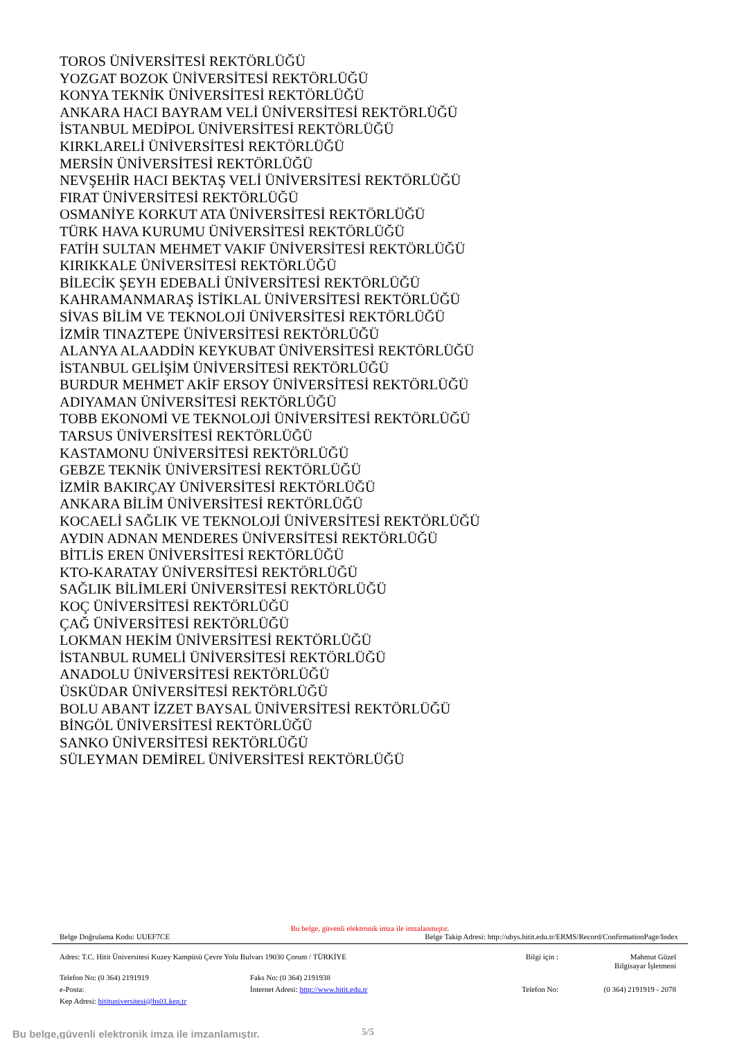TOROS ÜNİVERSİTESİ REKTÖRLÜĞÜ
YOZGAT BOZOK ÜNİVERSİTESİ REKTÖRLÜĞÜ
KONYA TEKNİK ÜNİVERSİTESİ REKTÖRLÜĞÜ
ANKARA HACI BAYRAM VELİ ÜNİVERSİTESİ REKTÖRLÜĞÜ
İSTANBUL MEDİPOL ÜNİVERSİTESİ REKTÖRLÜĞÜ
KIRKLARELİ ÜNİVERSİTESİ REKTÖRLÜĞÜ
MERSİN ÜNİVERSİTESİ REKTÖRLÜĞÜ
NEVŞEHİR HACI BEKTAŞ VELİ ÜNİVERSİTESİ REKTÖRLÜĞÜ
FIRAT ÜNİVERSİTESİ REKTÖRLÜĞÜ
OSMANİYE KORKUT ATA ÜNİVERSİTESİ REKTÖRLÜĞÜ
TÜRK HAVA KURUMU ÜNİVERSİTESİ REKTÖRLÜĞÜ
FATİH SULTAN MEHMET VAKIF ÜNİVERSİTESİ REKTÖRLÜĞÜ
KIRIKKALE ÜNİVERSİTESİ REKTÖRLÜĞÜ
BİLECİK ŞEYH EDEBALİ ÜNİVERSİTESİ REKTÖRLÜĞÜ
KAHRAMANMARAŞ İSTİKLAL ÜNİVERSİTESİ REKTÖRLÜĞÜ
SİVAS BİLİM VE TEKNOLOJİ ÜNİVERSİTESİ REKTÖRLÜĞÜ
İZMİR TINAZTEPE ÜNİVERSİTESİ REKTÖRLÜĞÜ
ALANYA ALAADDİN KEYKUBAT ÜNİVERSİTESİ REKTÖRLÜĞÜ
İSTANBUL GELİŞİM ÜNİVERSİTESİ REKTÖRLÜĞÜ
BURDUR MEHMET AKİF ERSOY ÜNİVERSİTESİ REKTÖRLÜĞÜ
ADIYAMAN ÜNİVERSİTESİ REKTÖRLÜĞÜ
TOBB EKONOMİ VE TEKNOLOJİ ÜNİVERSİTESİ REKTÖRLÜĞÜ
TARSUS ÜNİVERSİTESİ REKTÖRLÜĞÜ
KASTAMONU ÜNİVERSİTESİ REKTÖRLÜĞÜ
GEBZE TEKNİK ÜNİVERSİTESİ REKTÖRLÜĞÜ
İZMİR BAKIRÇAY ÜNİVERSİTESİ REKTÖRLÜĞÜ
ANKARA BİLİM ÜNİVERSİTESİ REKTÖRLÜĞÜ
KOCAELİ SAĞLIK VE TEKNOLOJİ ÜNİVERSİTESİ REKTÖRLÜĞÜ
AYDIN ADNAN MENDERES ÜNİVERSİTESİ REKTÖRLÜĞÜ
BİTLİS EREN ÜNİVERSİTESİ REKTÖRLÜĞÜ
KTO-KARATAY ÜNİVERSİTESİ REKTÖRLÜĞÜ
SAĞLIK BİLİMLERİ ÜNİVERSİTESİ REKTÖRLÜĞÜ
KOÇ ÜNİVERSİTESİ REKTÖRLÜĞÜ
ÇAĞ ÜNİVERSİTESİ REKTÖRLÜĞÜ
LOKMAN HEKİM ÜNİVERSİTESİ REKTÖRLÜĞÜ
İSTANBUL RUMELİ ÜNİVERSİTESİ REKTÖRLÜĞÜ
ANADOLU ÜNİVERSİTESİ REKTÖRLÜĞÜ
ÜSKÜDAR ÜNİVERSİTESİ REKTÖRLÜĞÜ
BOLU ABANT İZZET BAYSAL ÜNİVERSİTESİ REKTÖRLÜĞÜ
BİNGÖL ÜNİVERSİTESİ REKTÖRLÜĞÜ
SANKO ÜNİVERSİTESİ REKTÖRLÜĞÜ
SÜLEYMAN DEMİREL ÜNİVERSİTESİ REKTÖRLÜĞÜ
Bu belge, güvenli elektronik imza ile imzalanmıştır.
Belge Doğrulama Kodu: UUEF7CE Belge Takip Adresi: http://ubys.hitit.edu.tr/ERMS/Record/ConfirmationPage/Index
Adres: T.C. Hitit Üniversitesi Kuzey Kampüsü Çevre Yolu Bulvarı 19030 Çorum / TÜRKİYE
Bilgi için :
Mahmut Güzel
Bilgisayar İşletmeni
Telefon No: (0 364) 2191919
Faks No: (0 364) 2191938
e-Posta:
İnternet Adresi: http://www.hitit.edu.tr
Telefon No:
(0 364) 2191919 - 2078
Kep Adresi: hitituniversitesi@hs01.kep.tr
Bu belge,güvenli elektronik imza ile imzanlamıştır.
5/5